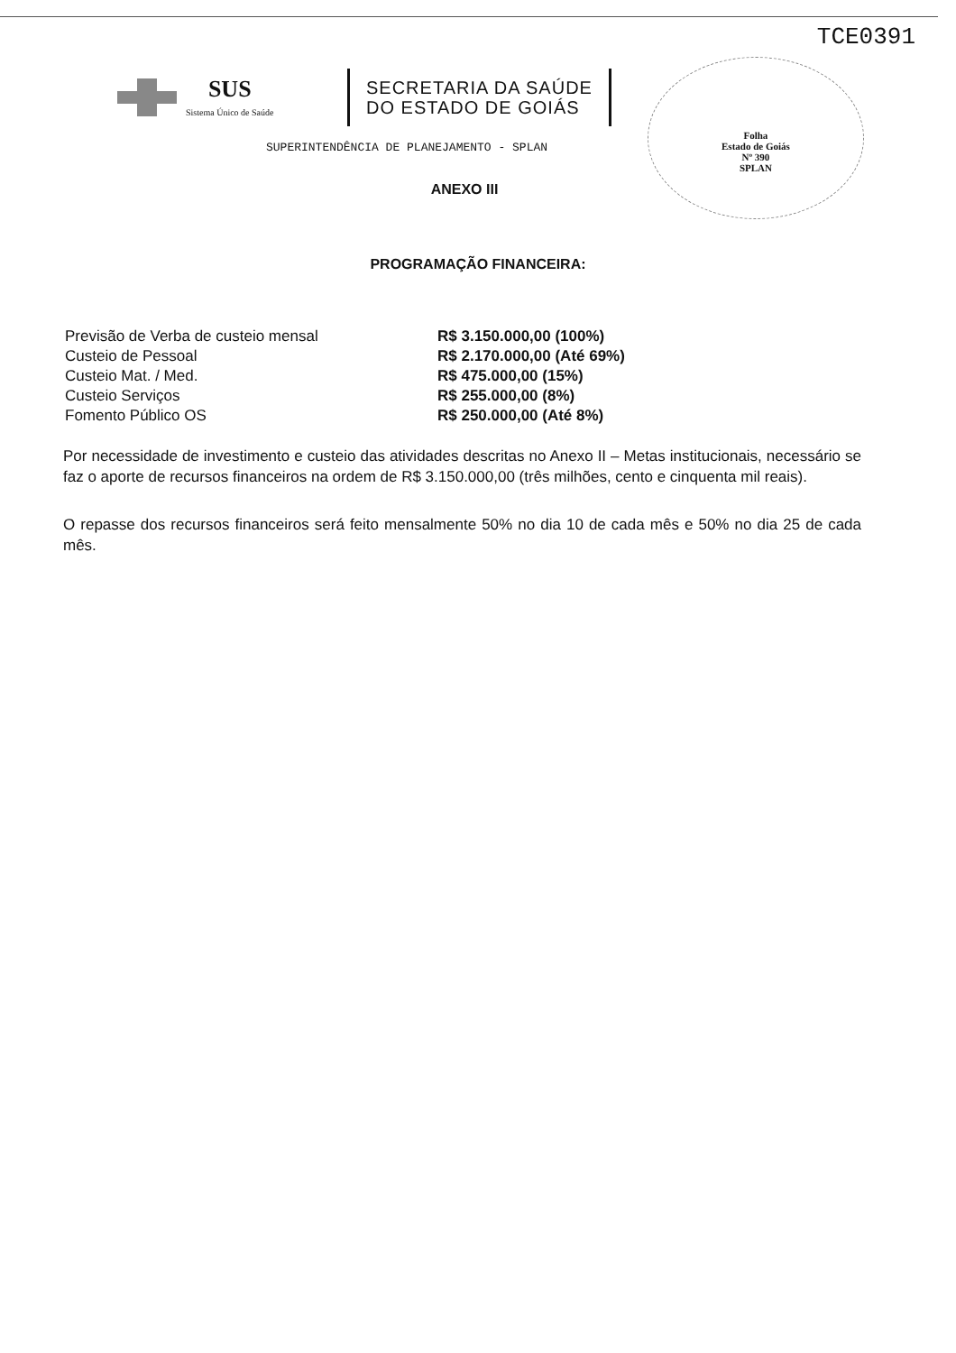TCE0391
SUS
Sistema Único de Saúde
SECRETARIA DA SAÚDE
DO ESTADO DE GOIÁS
Folha
Estado de Goiás
Nº 390
SPLAN
SUPERINTENDÊNCIA DE PLANEJAMENTO - SPLAN
ANEXO III
PROGRAMAÇÃO FINANCEIRA:
| Previsão de Verba de custeio mensal | R$ 3.150.000,00 (100%) |
| Custeio de Pessoal | R$ 2.170.000,00 (Até 69%) |
| Custeio Mat. / Med. | R$ 475.000,00 (15%) |
| Custeio Serviços | R$ 255.000,00 (8%) |
| Fomento Público OS | R$ 250.000,00 (Até 8%) |
Por necessidade de investimento e custeio das atividades descritas no Anexo II – Metas institucionais, necessário se faz o aporte de recursos financeiros na ordem de R$ 3.150.000,00 (três milhões, cento e cinquenta mil reais).
O repasse dos recursos financeiros será feito mensalmente 50% no dia 10 de cada mês e 50% no dia 25 de cada mês.